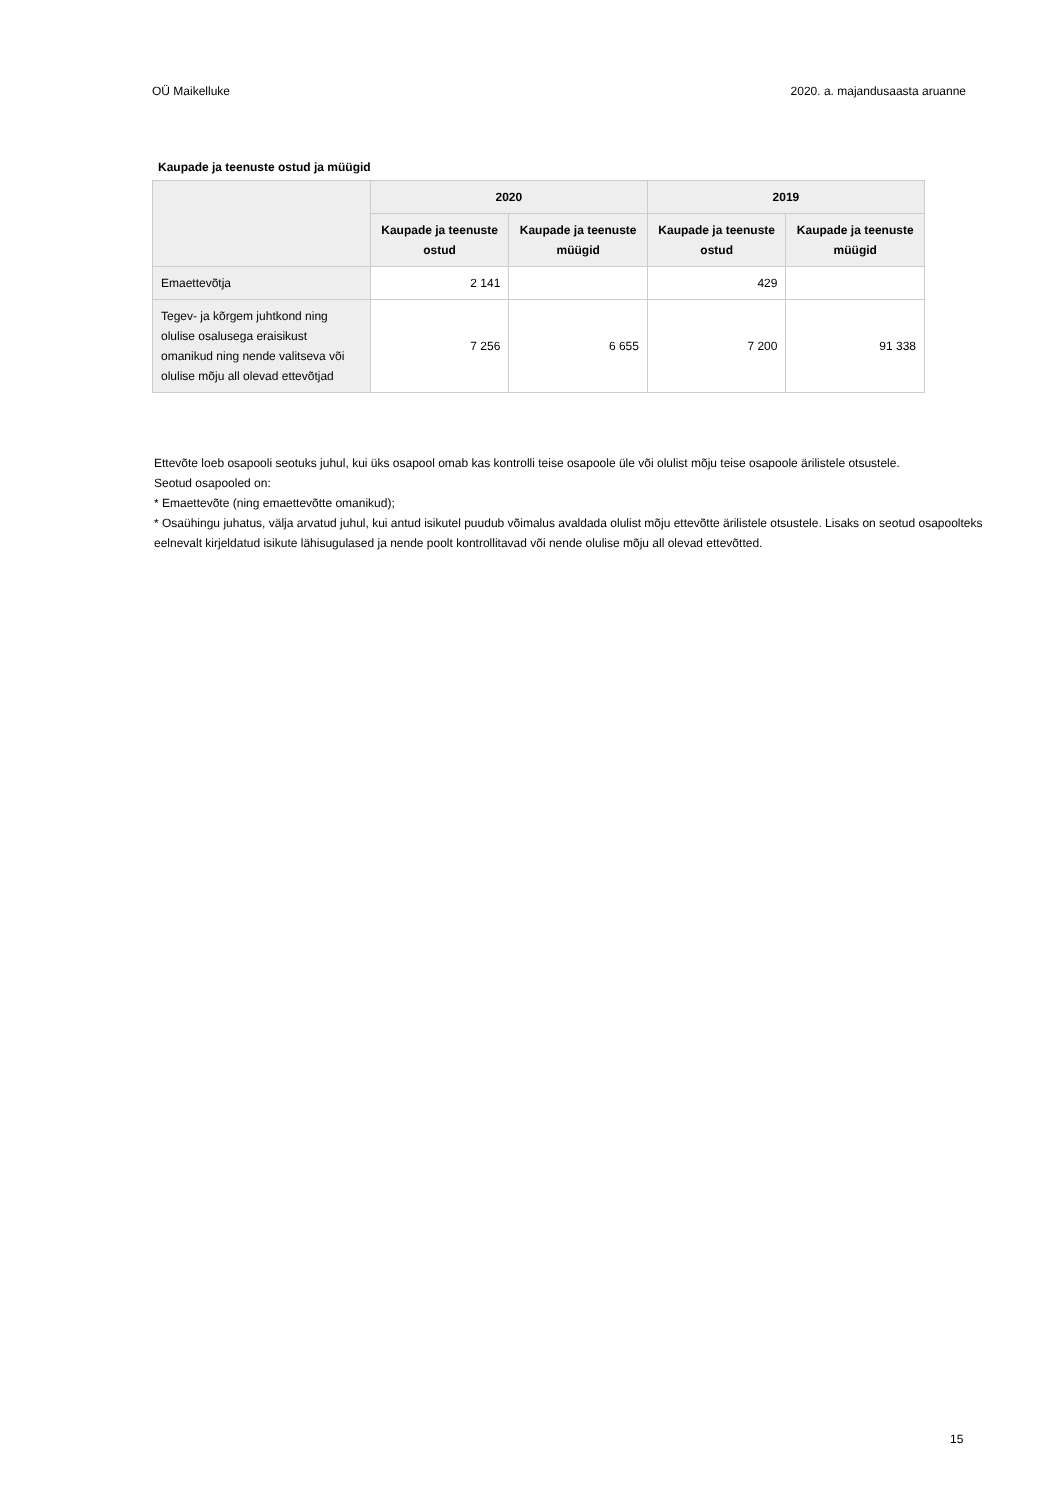OÜ Maikelluke 2020. a. majandusaasta aruanne
Kaupade ja teenuste ostud ja müügid
| | 2020 | | 2019 | |
| --- | --- | --- | --- | --- |
| | Kaupade ja teenuste ostud | Kaupade ja teenuste müügid | Kaupade ja teenuste ostud | Kaupade ja teenuste müügid |
| Emaettevõtja | 2 141 | | 429 | |
| Tegev- ja kõrgem juhtkond ning olulise osalusega eraisikust omanikud ning nende valitseva või olulise mõju all olevad ettevõtjad | 7 256 | 6 655 | 7 200 | 91 338 |
Ettevõte loeb osapooli seotuks juhul, kui üks osapool omab kas kontrolli teise osapoole üle või olulist mõju teise osapoole ärilistele otsustele.
Seotud osapooled on:
* Emaettevõte (ning emaettevõtte omanikud);
* Osaühingu juhatus, välja arvatud juhul, kui antud isikutel puudub võimalus avaldada olulist mõju ettevõtte ärilistele otsustele. Lisaks on seotud osapoolteks eelnevalt kirjeldatud isikute lähisugulased ja nende poolt kontrollitavad või nende olulise mõju all olevad ettevõtted.
15